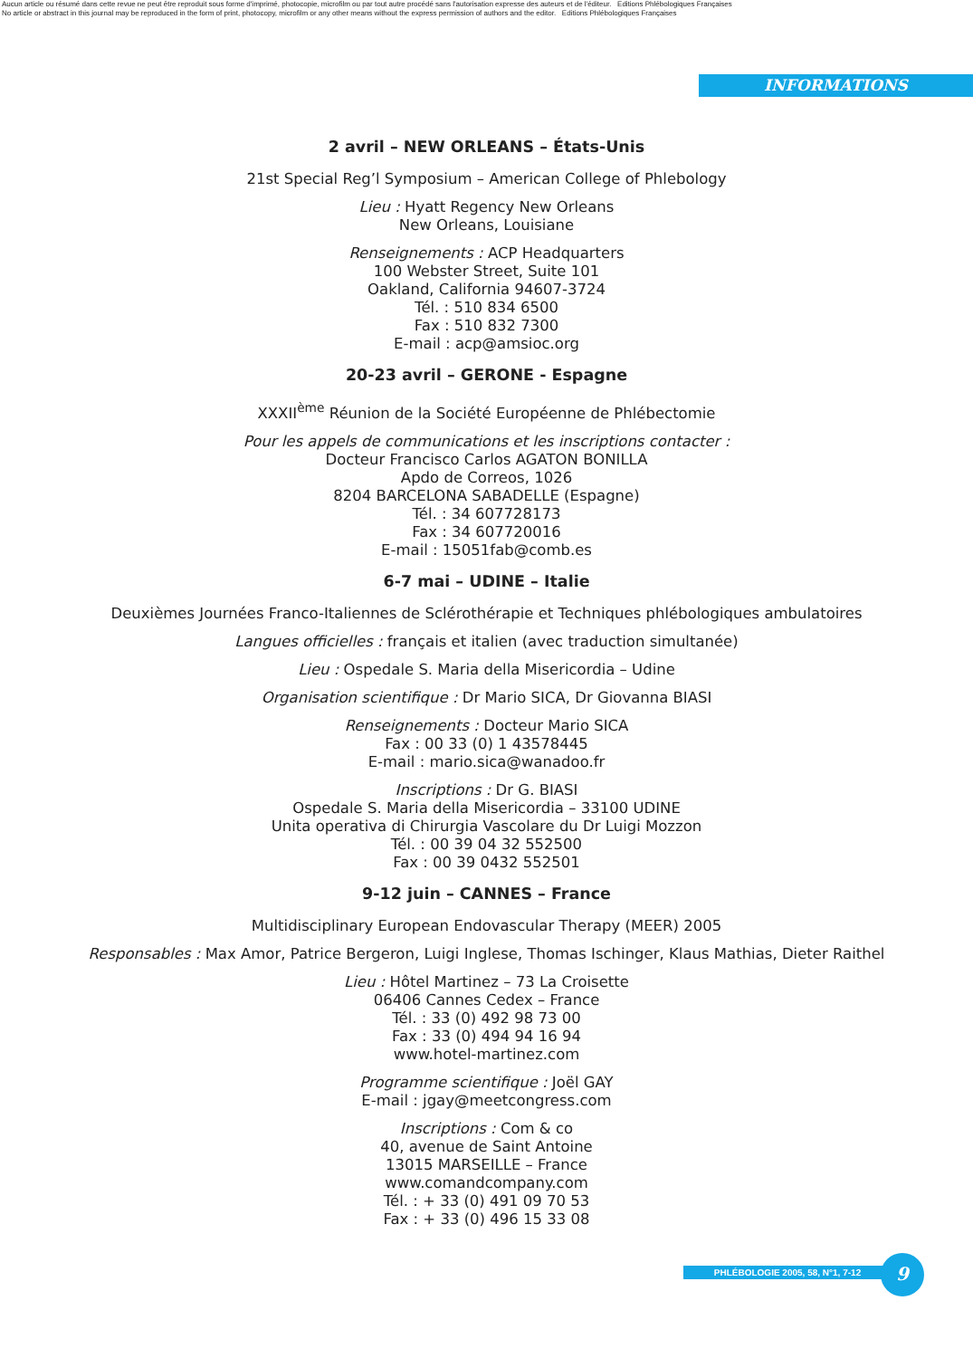Aucun article ou résumé dans cette revue ne peut être reproduit sous forme d'imprimé, photocopie, microfilm ou par tout autre procédé sans l'autorisation expresse des auteurs et de l'éditeur. Editions Phlébologiques Françaises
No article or abstract in this journal may be reproduced in the form of print, photocopy, microfilm or any other means without the express permission of authors and the editor. Editions Phlébologiques Françaises
INFORMATIONS
2 avril – NEW ORLEANS – États-Unis
21st Special Reg’l Symposium – American College of Phlebology
Lieu : Hyatt Regency New Orleans
New Orleans, Louisiane
Renseignements : ACP Headquarters
100 Webster Street, Suite 101
Oakland, California 94607-3724
Tél. : 510 834 6500
Fax : 510 832 7300
E-mail : acp@amsioc.org
20-23 avril – GERONE - Espagne
XXXII<sup>ème</sup> Réunion de la Société Européenne de Phlébectomie
Pour les appels de communications et les inscriptions contacter :
Docteur Francisco Carlos AGATON BONILLA
Apdo de Correos, 1026
8204 BARCELONA SABADELLE (Espagne)
Tél. : 34 607728173
Fax : 34 607720016
E-mail : 15051fab@comb.es
6-7 mai – UDINE – Italie
Deuxièmes Journées Franco-Italiennes de Sclérothérapie et Techniques phlébologiques ambulatoires
Langues officielles : français et italien (avec traduction simultanée)
Lieu : Ospedale S. Maria della Misericordia – Udine
Organisation scientifique : Dr Mario SICA, Dr Giovanna BIASI
Renseignements : Docteur Mario SICA
Fax : 00 33 (0) 1 43578445
E-mail : mario.sica@wanadoo.fr
Inscriptions : Dr G. BIASI
Ospedale S. Maria della Misericordia – 33100 UDINE
Unita operativa di Chirurgia Vascolare du Dr Luigi Mozzon
Tél. : 00 39 04 32 552500
Fax : 00 39 0432 552501
9-12 juin – CANNES – France
Multidisciplinary European Endovascular Therapy (MEER) 2005
Responsables : Max Amor, Patrice Bergeron, Luigi Inglese, Thomas Ischinger, Klaus Mathias, Dieter Raithel
Lieu : Hôtel Martinez – 73 La Croisette
06406 Cannes Cedex – France
Tél. : 33 (0) 492 98 73 00
Fax : 33 (0) 494 94 16 94
www.hotel-martinez.com
Programme scientifique : Joël GAY
E-mail : jgay@meetcongress.com
Inscriptions : Com & co
40, avenue de Saint Antoine
13015 MARSEILLE – France
www.comandcompany.com
Tél. : + 33 (0) 491 09 70 53
Fax : + 33 (0) 496 15 33 08
PHLÉBOLOGIE 2005, 58, N°1, 7-12 9